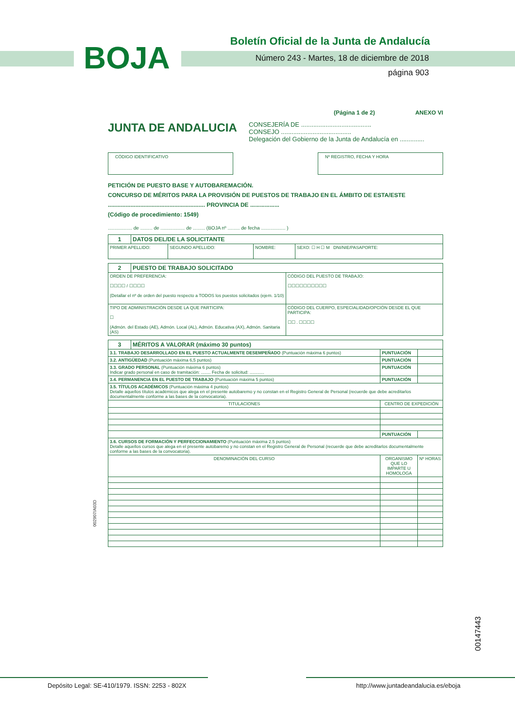Boletín Oficial de la Junta de Andalucía
BOJA
Número 243 - Martes, 18 de diciembre de 2018
página 903
(Página 1 de 2) ANEXO VI
JUNTA DE ANDALUCIA
CONSEJERÍA DE ........................................
CONSEJO ........................................
Delegación del Gobierno de la Junta de Andalucía en ..............
CÓDIGO IDENTIFICATIVO Nº REGISTRO, FECHA Y HORA
PETICIÓN DE PUESTO BASE Y AUTOBAREMACIÓN.
CONCURSO DE MÉRITOS PARA LA PROVISIÓN DE PUESTOS DE TRABAJO EN EL ÁMBITO DE ESTA/ESTE
............................................................ PROVINCIA DE ..................
(Código de procedimiento: 1549)
.................. de ......... de .................. de ......... (BOJA nº ......... de fecha .................. )
| 1 | DATOS DEL/DE LA SOLICITANTE | | | |
| PRIMER APELLIDO: | | SEGUNDO APELLIDO: | NOMBRE: | SEXO: ☐ H ☐ M DNI/NIE/PASAPORTE: |
| 2 | PUESTO DE TRABAJO SOLICITADO | |
| ORDEN DE PREFERENCIA: ☐☐☐☐ / ☐☐☐☐ (Detallar el nº de orden del puesto respecto a TODOS los puestos solicitados (ejem. 1/10) | | CÓDIGO DEL PUESTO DE TRABAJO: ☐☐☐☐☐☐☐☐☐☐ |
| TIPO DE ADMINISTRACIÓN DESDE LA QUE PARTICIPA: ☐ (Admón. del Estado (AE), Admón. Local (AL), Admón. Educativa (AX), Admón. Sanitaria (AS) | | CÓDIGO DEL CUERPO, ESPECIALIDAD/OPCIÓN DESDE EL QUE PARTICIPA: ☐☐ . ☐☐☐☐ |
| 3 | MÉRITOS A VALORAR (máximo 30 puntos) | | |
| 3.1. TRABAJO DESARROLLADO EN EL PUESTO ACTUALMENTE DESEMPEÑADO (Puntuación máxima 6 puntos) | | PUNTUACIÓN | |
| 3.2. ANTIGÜEDAD (Puntuación máxima 6,5 puntos) | | PUNTUACIÓN | |
| 3.3. GRADO PERSONAL (Puntuación máxima 6 puntos) Indicar grado personal en caso de tramitación: ........ Fecha de solicitud: ............ | | PUNTUACIÓN | |
| 3.4. PERMANENCIA EN EL PUESTO DE TRABAJO (Puntuación máxima 5 puntos) | | PUNTUACIÓN | |
| 3.5. TÍTULOS ACADÉMICOS (Puntuación máxima 4 puntos) Detalle aquellos títulos académicos que alega en el presente autobaremo y no constan en el Registro General de Personal (recuerde que debe acreditarlos documentalmente conforme a las bases de la convocatoria). | | | |
| TITULACIONES | | CENTRO DE EXPEDICIÓN | |
| | | PUNTUACIÓN | |
| 3.6. CURSOS DE FORMACIÓN Y PERFECCIONAMIENTO (Puntuación máxima 2.5 puntos) Detalle aquellos cursos que alega en el presente autobaremo y no constan en el Registro General de Personal (recuerde que debe acreditarlos documentalmente conforme a las bases de la convocatoria). | | | |
| DENOMINACIÓN DEL CURSO | | ORGANISMO QUE LO IMPARTE U HOMOLOGA | Nº HORAS |
002907/A03D
00147443
Depósito Legal: SE-410/1979. ISSN: 2253 - 802X
http://www.juntadeandalucia.es/eboja